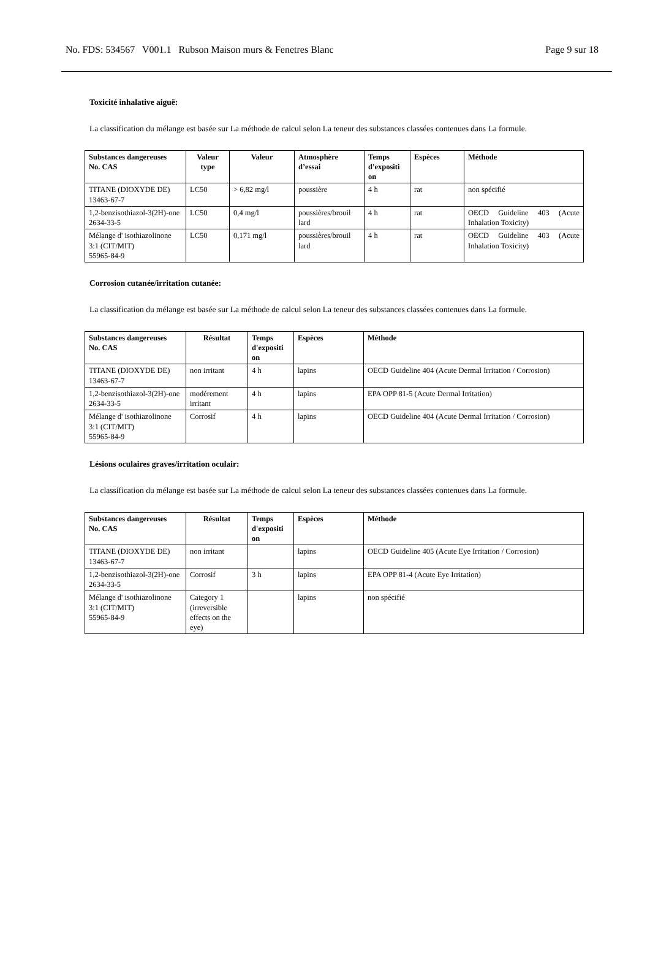No. FDS: 534567 V001.1 Rubson Maison murs & Fenetres Blanc Page 9 sur 18
Toxicité inhalative aiguë:
La classification du mélange est basée sur La méthode de calcul selon La teneur des substances classées contenues dans La formule.
| Substances dangereuses No. CAS | Valeur type | Valeur | Atmosphère d’essai | Temps d'expositi on | Espèces | Méthode |
| --- | --- | --- | --- | --- | --- | --- |
| TITANE (DIOXYDE DE) 13463-67-7 | LC50 | > 6,82 mg/l | poussière | 4 h | rat | non spécifié |
| 1,2-benzisothiazol-3(2H)-one 2634-33-5 | LC50 | 0,4 mg/l | poussières/brouil lard | 4 h | rat | OECD Guideline 403 (Acute Inhalation Toxicity) |
| Mélange d' isothiazolinone 3:1 (CIT/MIT) 55965-84-9 | LC50 | 0,171 mg/l | poussières/brouil lard | 4 h | rat | OECD Guideline 403 (Acute Inhalation Toxicity) |
Corrosion cutanée/irritation cutanée:
La classification du mélange est basée sur La méthode de calcul selon La teneur des substances classées contenues dans La formule.
| Substances dangereuses No. CAS | Résultat | Temps d'expositi on | Espèces | Méthode |
| --- | --- | --- | --- | --- |
| TITANE (DIOXYDE DE) 13463-67-7 | non irritant | 4 h | lapins | OECD Guideline 404 (Acute Dermal Irritation / Corrosion) |
| 1,2-benzisothiazol-3(2H)-one 2634-33-5 | modérement irritant | 4 h | lapins | EPA OPP 81-5 (Acute Dermal Irritation) |
| Mélange d' isothiazolinone 3:1 (CIT/MIT) 55965-84-9 | Corrosif | 4 h | lapins | OECD Guideline 404 (Acute Dermal Irritation / Corrosion) |
Lésions oculaires graves/irritation oculair:
La classification du mélange est basée sur La méthode de calcul selon La teneur des substances classées contenues dans La formule.
| Substances dangereuses No. CAS | Résultat | Temps d'expositi on | Espèces | Méthode |
| --- | --- | --- | --- | --- |
| TITANE (DIOXYDE DE) 13463-67-7 | non irritant | | lapins | OECD Guideline 405 (Acute Eye Irritation / Corrosion) |
| 1,2-benzisothiazol-3(2H)-one 2634-33-5 | Corrosif | 3 h | lapins | EPA OPP 81-4 (Acute Eye Irritation) |
| Mélange d' isothiazolinone 3:1 (CIT/MIT) 55965-84-9 | Category 1 (irreversible effects on the eye) | | lapins | non spécifié |